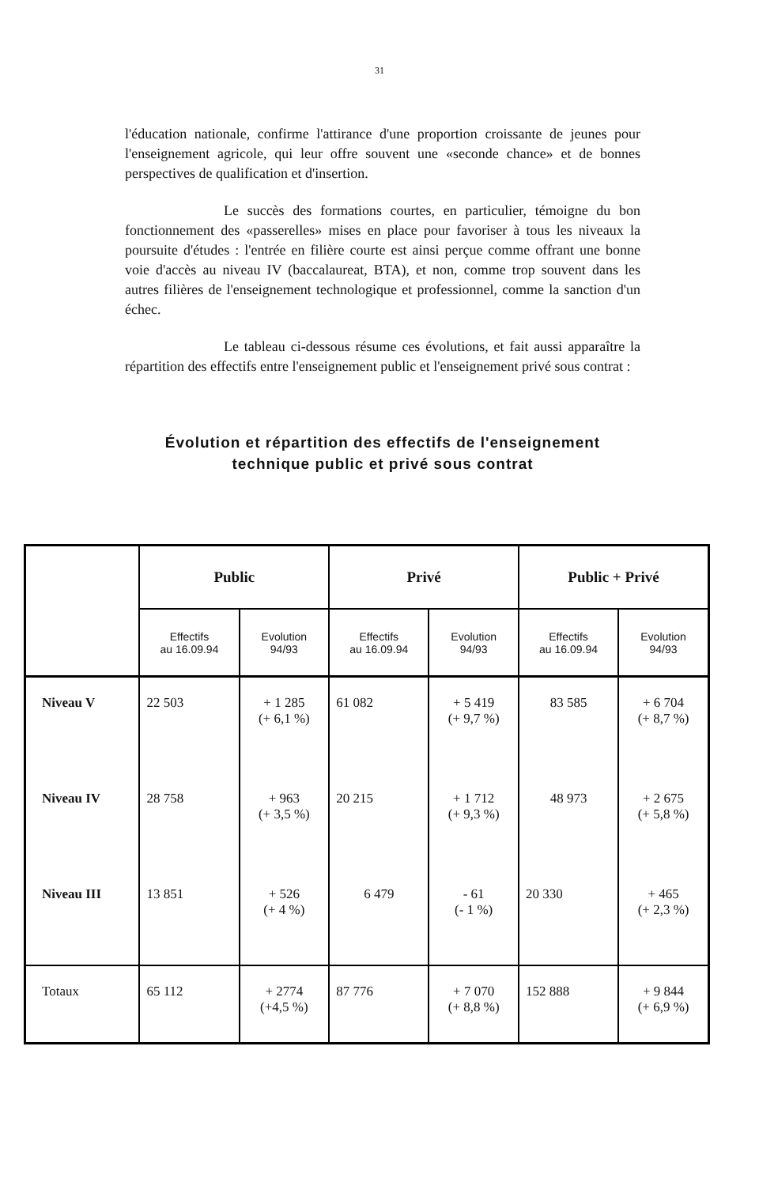31
l'éducation nationale, confirme l'attirance d'une proportion croissante de jeunes pour l'enseignement agricole, qui leur offre souvent une «seconde chance» et de bonnes perspectives de qualification et d'insertion.
Le succès des formations courtes, en particulier, témoigne du bon fonctionnement des «passerelles» mises en place pour favoriser à tous les niveaux la poursuite d'études : l'entrée en filière courte est ainsi perçue comme offrant une bonne voie d'accès au niveau IV (baccalaureat, BTA), et non, comme trop souvent dans les autres filières de l'enseignement technologique et professionnel, comme la sanction d'un échec.
Le tableau ci-dessous résume ces évolutions, et fait aussi apparaître la répartition des effectifs entre l'enseignement public et l'enseignement privé sous contrat :
Évolution et répartition des effectifs de l'enseignement technique public et privé sous contrat
| | Public | | Privé | | Public + Privé | |
| --- | --- | --- | --- | --- | --- | --- |
| | Effectifs au 16.09.94 | Evolution 94/93 | Effectifs au 16.09.94 | Evolution 94/93 | Effectifs au 16.09.94 | Evolution 94/93 |
| Niveau V | 22 503 | + 1 285 (+ 6,1 %) | 61 082 | + 5 419 (+ 9,7 %) | 83 585 | + 6 704 (+ 8,7 %) |
| Niveau IV | 28 758 | + 963 (+ 3,5 %) | 20 215 | + 1 712 (+ 9,3 %) | 48 973 | + 2 675 (+ 5,8 %) |
| Niveau III | 13 851 | + 526 (+ 4 %) | 6 479 | - 61 (- 1 %) | 20 330 | + 465 (+ 2,3 %) |
| Totaux | 65 112 | + 2774 (+4,5 %) | 87 776 | + 7 070 (+ 8,8 %) | 152 888 | + 9 844 (+ 6,9 %) |